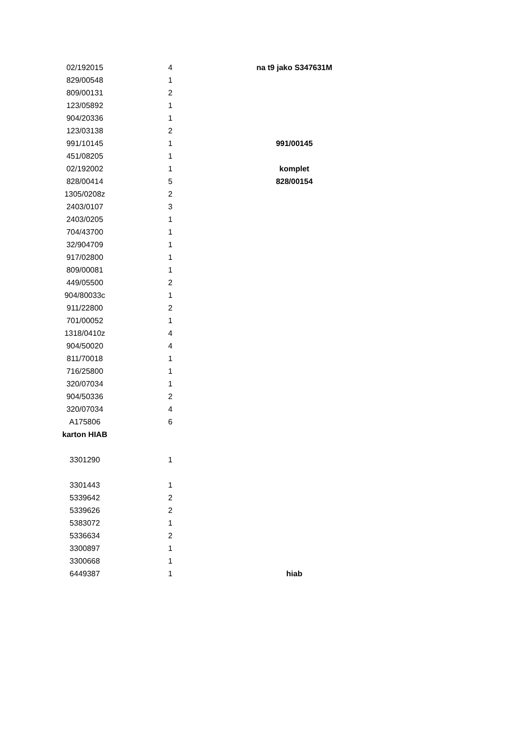| 02/192015 | 4 | | na t9 jako S347631M |
| 829/00548 | 1 | | |
| 809/00131 | 2 | | |
| 123/05892 | 1 | | |
| 904/20336 | 1 | | |
| 123/03138 | 2 | | |
| 991/10145 | 1 | | 991/00145 |
| 451/08205 | 1 | | |
| 02/192002 | 1 | | komplet |
| 828/00414 | 5 | | 828/00154 |
| 1305/0208z | 2 | | |
| 2403/0107 | 3 | | |
| 2403/0205 | 1 | | |
| 704/43700 | 1 | | |
| 32/904709 | 1 | | |
| 917/02800 | 1 | | |
| 809/00081 | 1 | | |
| 449/05500 | 2 | | |
| 904/80033c | 1 | | |
| 911/22800 | 2 | | |
| 701/00052 | 1 | | |
| 1318/0410z | 4 | | |
| 904/50020 | 4 | | |
| 811/70018 | 1 | | |
| 716/25800 | 1 | | |
| 320/07034 | 1 | | |
| 904/50336 | 2 | | |
| 320/07034 | 4 | | |
| A175806 | 6 | | |
| karton HIAB | | | |
| 3301290 | 1 | | |
| 3301443 | 1 | | |
| 5339642 | 2 | | |
| 5339626 | 2 | | |
| 5383072 | 1 | | |
| 5336634 | 2 | | |
| 3300897 | 1 | | |
| 3300668 | 1 | | |
| 6449387 | 1 | | hiab |